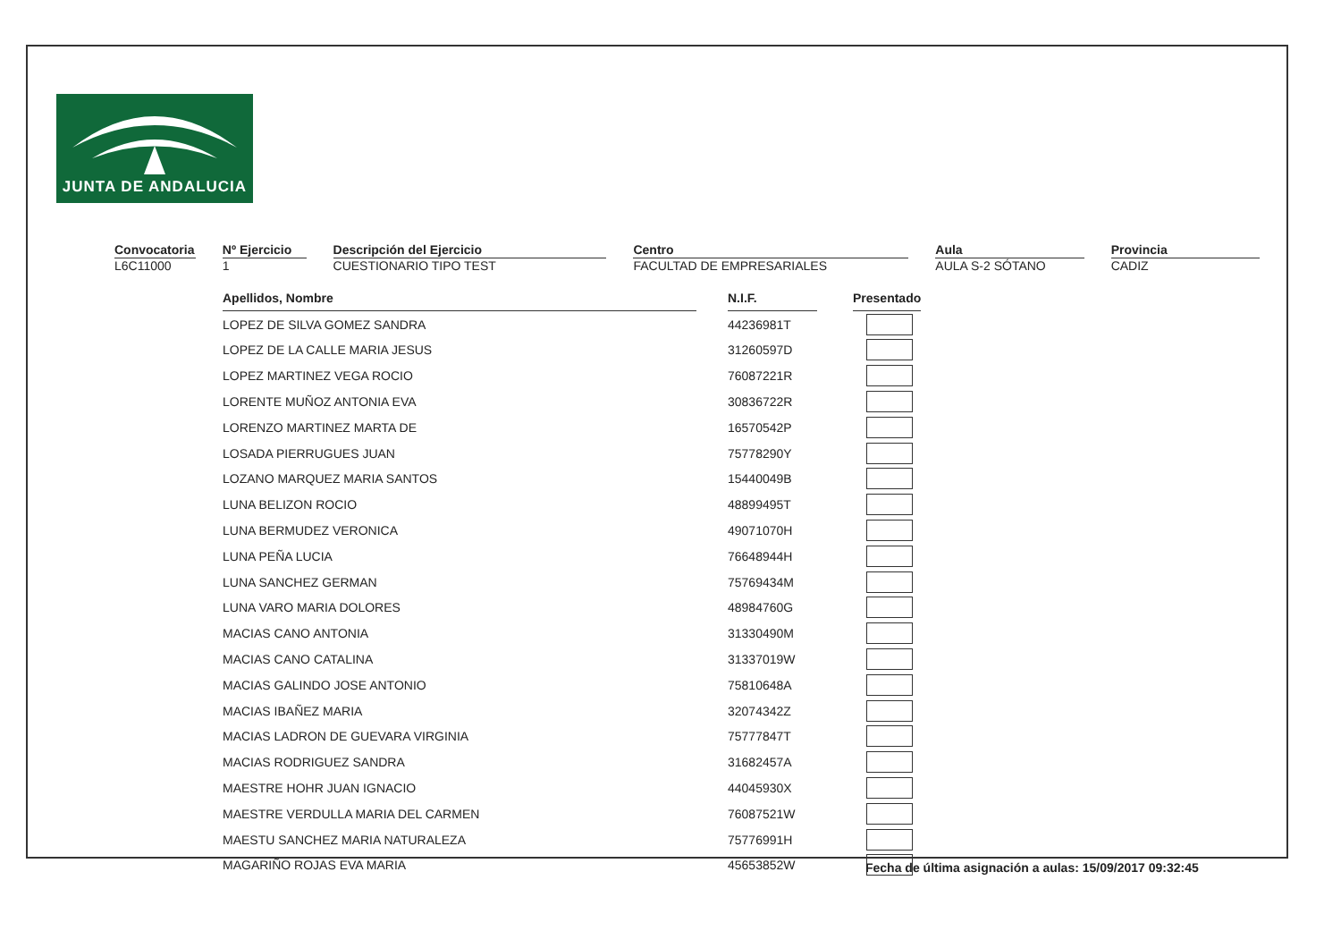JUNTA DE ANDALUCIA
Convocatoria
L6C11000
Nº Ejercicio
1
Descripción del Ejercicio
CUESTIONARIO TIPO TEST
Centro
FACULTAD DE EMPRESARIALES
Aula
AULA S-2 SÓTANO
Provincia
CADIZ
| Apellidos, Nombre | | N.I.F. | | Presentado |
| LOPEZ DE SILVA GOMEZ SANDRA | | 44236981T | | |
| LOPEZ DE LA CALLE MARIA JESUS | | 31260597D | | |
| LOPEZ MARTINEZ VEGA ROCIO | | 76087221R | | |
| LORENTE MUÑOZ ANTONIA EVA | | 30836722R | | |
| LORENZO MARTINEZ MARTA DE | | 16570542P | | |
| LOSADA PIERRUGUES JUAN | | 75778290Y | | |
| LOZANO MARQUEZ MARIA SANTOS | | 15440049B | | |
| LUNA BELIZON ROCIO | | 48899495T | | |
| LUNA BERMUDEZ VERONICA | | 49071070H | | |
| LUNA PEÑA LUCIA | | 76648944H | | |
| LUNA SANCHEZ GERMAN | | 75769434M | | |
| LUNA VARO MARIA DOLORES | | 48984760G | | |
| MACIAS CANO ANTONIA | | 31330490M | | |
| MACIAS CANO CATALINA | | 31337019W | | |
| MACIAS GALINDO JOSE ANTONIO | | 75810648A | | |
| MACIAS IBAÑEZ MARIA | | 32074342Z | | |
| MACIAS LADRON DE GUEVARA VIRGINIA | | 75777847T | | |
| MACIAS RODRIGUEZ SANDRA | | 31682457A | | |
| MAESTRE HOHR JUAN IGNACIO | | 44045930X | | |
| MAESTRE VERDULLA MARIA DEL CARMEN | | 76087521W | | |
| MAESTU SANCHEZ MARIA NATURALEZA | | 75776991H | | |
| MAGARIÑO ROJAS EVA MARIA | | 45653852W | | |
Fecha de última asignación a aulas: 15/09/2017 09:32:45